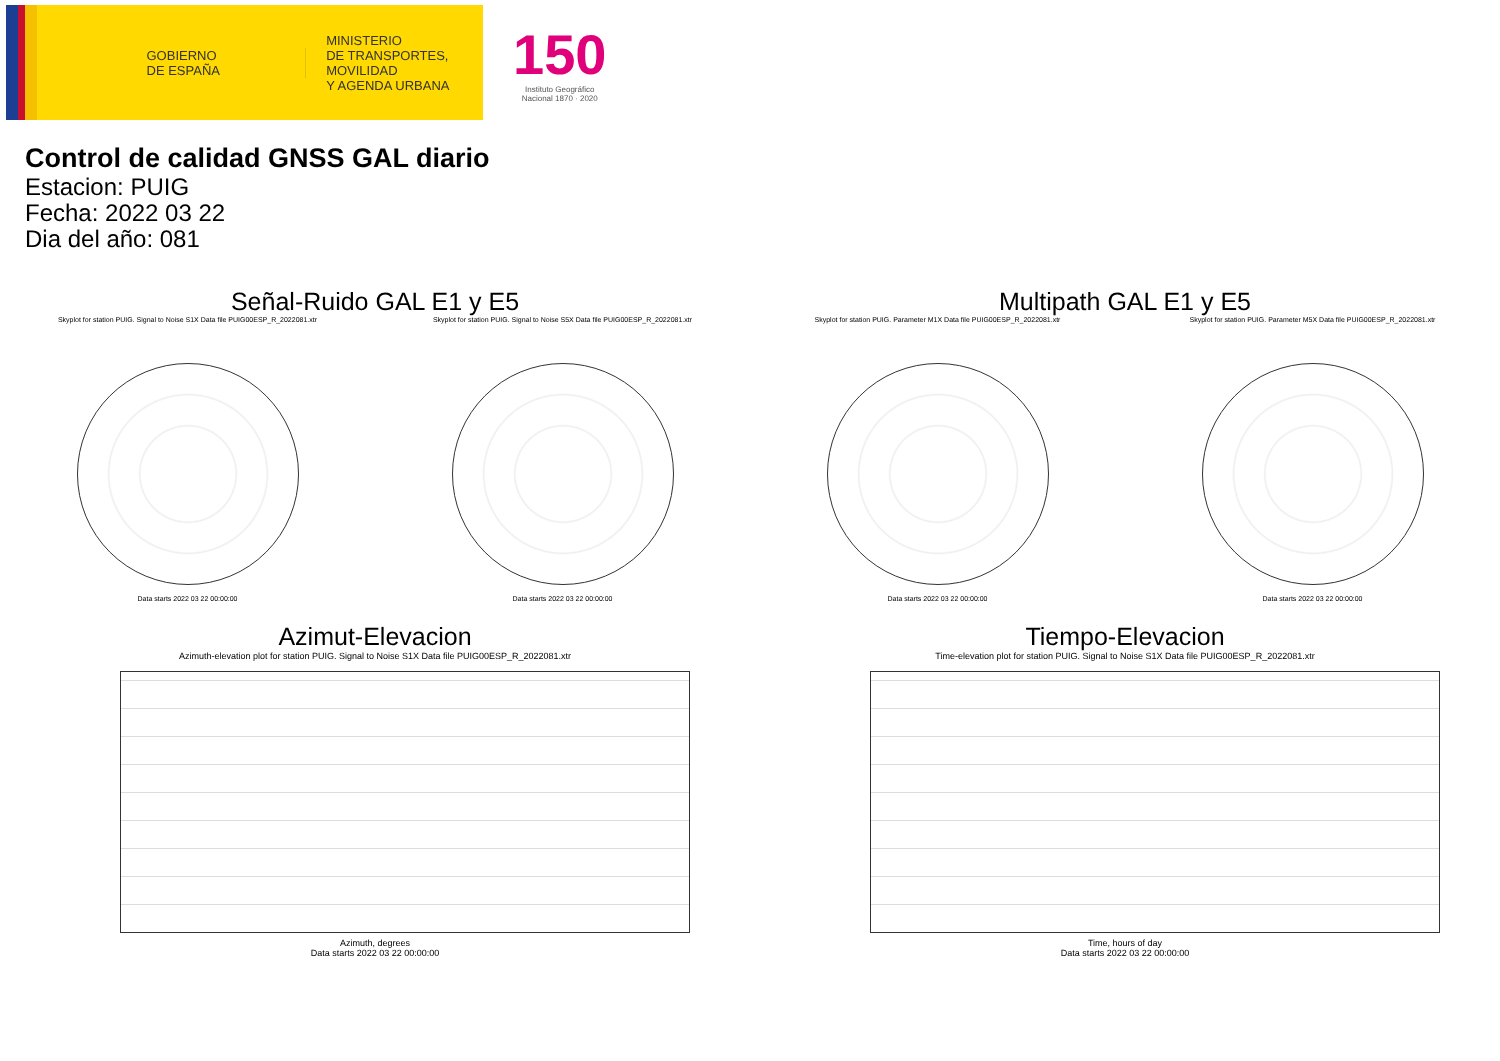GOBIERNO
DE ESPAÑA
MINISTERIO
DE TRANSPORTES, MOVILIDAD
Y AGENDA URBANA
150
Instituto Geográfico
Nacional 1870 · 2020
Control de calidad GNSS GAL diario
Estacion: PUIG
Fecha: 2022 03 22
Dia del año: 081
Señal-Ruido GAL E1 y E5
Skyplot for station PUIG. Signal to Noise S1X Data file PUIG00ESP_R_2022081.xtr
Data starts 2022 03 22 00:00:00
Skyplot for station PUIG. Signal to Noise S5X Data file PUIG00ESP_R_2022081.xtr
Data starts 2022 03 22 00:00:00
Multipath GAL E1 y E5
Skyplot for station PUIG. Parameter M1X Data file PUIG00ESP_R_2022081.xtr
Data starts 2022 03 22 00:00:00
Skyplot for station PUIG. Parameter M5X Data file PUIG00ESP_R_2022081.xtr
Data starts 2022 03 22 00:00:00
Azimut-Elevacion
Azimuth-elevation plot for station PUIG. Signal to Noise S1X Data file PUIG00ESP_R_2022081.xtr
Azimuth, degrees
Data starts 2022 03 22 00:00:00
Tiempo-Elevacion
Time-elevation plot for station PUIG. Signal to Noise S1X Data file PUIG00ESP_R_2022081.xtr
Time, hours of day
Data starts 2022 03 22 00:00:00